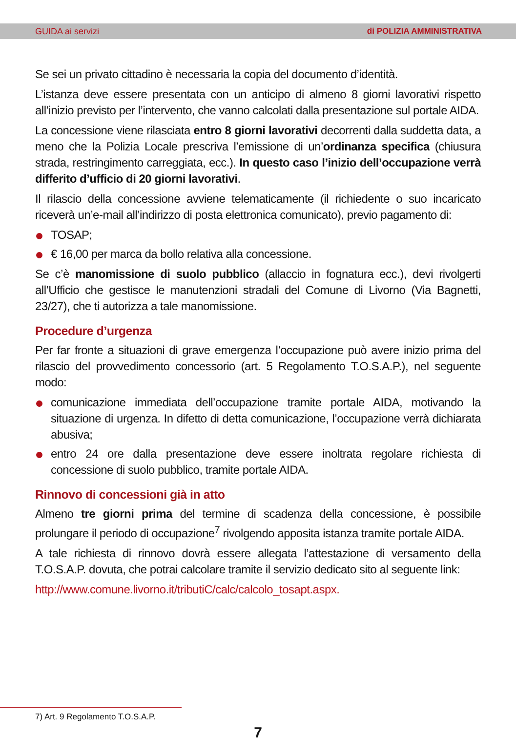GUIDA ai servizi di POLIZIA AMMINISTRATIVA
Se sei un privato cittadino è necessaria la copia del documento d’identità.
L’istanza deve essere presentata con un anticipo di almeno 8 giorni lavorativi rispetto all’inizio previsto per l’intervento, che vanno calcolati dalla presentazione sul portale AIDA.
La concessione viene rilasciata entro 8 giorni lavorativi decorrenti dalla suddetta data, a meno che la Polizia Locale prescriva l’emissione di un’ordinanza specifica (chiusura strada, restringimento carreggiata, ecc.). In questo caso l’inizio dell’occupazione verrà differito d’ufficio di 20 giorni lavorativi.
Il rilascio della concessione avviene telematicamente (il richiedente o suo incaricato riceverà un’e-mail all’indirizzo di posta elettronica comunicato), previo pagamento di:
TOSAP;
€ 16,00 per marca da bollo relativa alla concessione.
Se c’è manomissione di suolo pubblico (allaccio in fognatura ecc.), devi rivolgerti all’Ufficio che gestisce le manutenzioni stradali del Comune di Livorno (Via Bagnetti, 23/27), che ti autorizza a tale manomissione.
Procedure d’urgenza
Per far fronte a situazioni di grave emergenza l’occupazione può avere inizio prima del rilascio del provvedimento concessorio (art. 5 Regolamento T.O.S.A.P.), nel seguente modo:
comunicazione immediata dell’occupazione tramite portale AIDA, motivando la situazione di urgenza. In difetto di detta comunicazione, l’occupazione verrà dichiarata abusiva;
entro 24 ore dalla presentazione deve essere inoltrata regolare richiesta di concessione di suolo pubblico, tramite portale AIDA.
Rinnovo di concessioni già in atto
Almeno tre giorni prima del termine di scadenza della concessione, è possibile prolungare il periodo di occupazione<sup>7</sup> rivolgendo apposita istanza tramite portale AIDA.
A tale richiesta di rinnovo dovrà essere allegata l’attestazione di versamento della T.O.S.A.P. dovuta, che potrai calcolare tramite il servizio dedicato sito al seguente link:
http://www.comune.livorno.it/tributiC/calc/calcolo_tosapt.aspx.
7) Art. 9 Regolamento T.O.S.A.P.
7